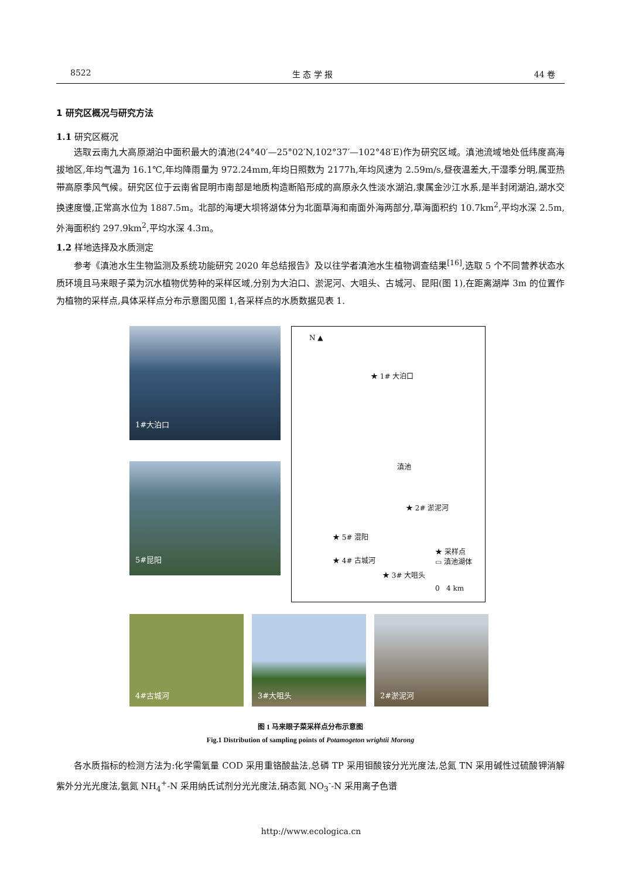8522 生 态 学 报 44 卷
1 研究区概况与研究方法
1.1 研究区概况
选取云南九大高原湖泊中面积最大的滇池(24°40′—25°02′N,102°37′—102°48′E)作为研究区域。滇池流域地处低纬度高海拔地区,年均气温为 16.1℃,年均降雨量为 972.24mm,年均日照数为 2177h,年均风速为 2.59m/s,昼夜温差大,干湿季分明,属亚热带高原季风气候。研究区位于云南省昆明市南部是地质构造断陷形成的高原永久性淡水湖泊,隶属金沙江水系,是半封闭湖泊,湖水交换速度慢,正常高水位为 1887.5m。北部的海埂大坝将湖体分为北面草海和南面外海两部分,草海面积约 10.7km<sup>2</sup>,平均水深 2.5m,外海面积约 297.9km<sup>2</sup>,平均水深 4.3m。
1.2 样地选择及水质测定
参考《滇池水生生物监测及系统功能研究 2020 年总结报告》及以往学者滇池水生植物调查结果<sup>[16]</sup>,选取 5 个不同营养状态水质环境且马来眼子菜为沉水植物优势种的采样区域,分别为大泊口、淤泥河、大咀头、古城河、昆阳(图 1),在距离湖岸 3m 的位置作为植物的采样点,具体采样点分布示意图见图 1,各采样点的水质数据见表 1.
1#大泊口
5#昆阳
N ▲
★ 1# 大泊口
滇池
★ 2# 淤泥河
★ 5# 混阳
★ 4# 古城河
★ 3# 大咀头
★ 采样点
▭ 滇池湖体
0 4 km
4#古城河
3#大咀头
2#淤泥河
图 1 马来眼子菜采样点分布示意图
Fig.1 Distribution of sampling points of Potamogeton wrightii Morong
各水质指标的检测方法为:化学需氧量 COD 采用重铬酸盐法,总磷 TP 采用钼酸铵分光光度法,总氮 TN 采用碱性过硫酸钾消解紫外分光光度法,氨氮 NH<sub>4</sub><sup>+</sup>-N 采用纳氏试剂分光光度法,硝态氮 NO<sub>3</sub><sup>-</sup>-N 采用离子色谱
http://www.ecologica.cn